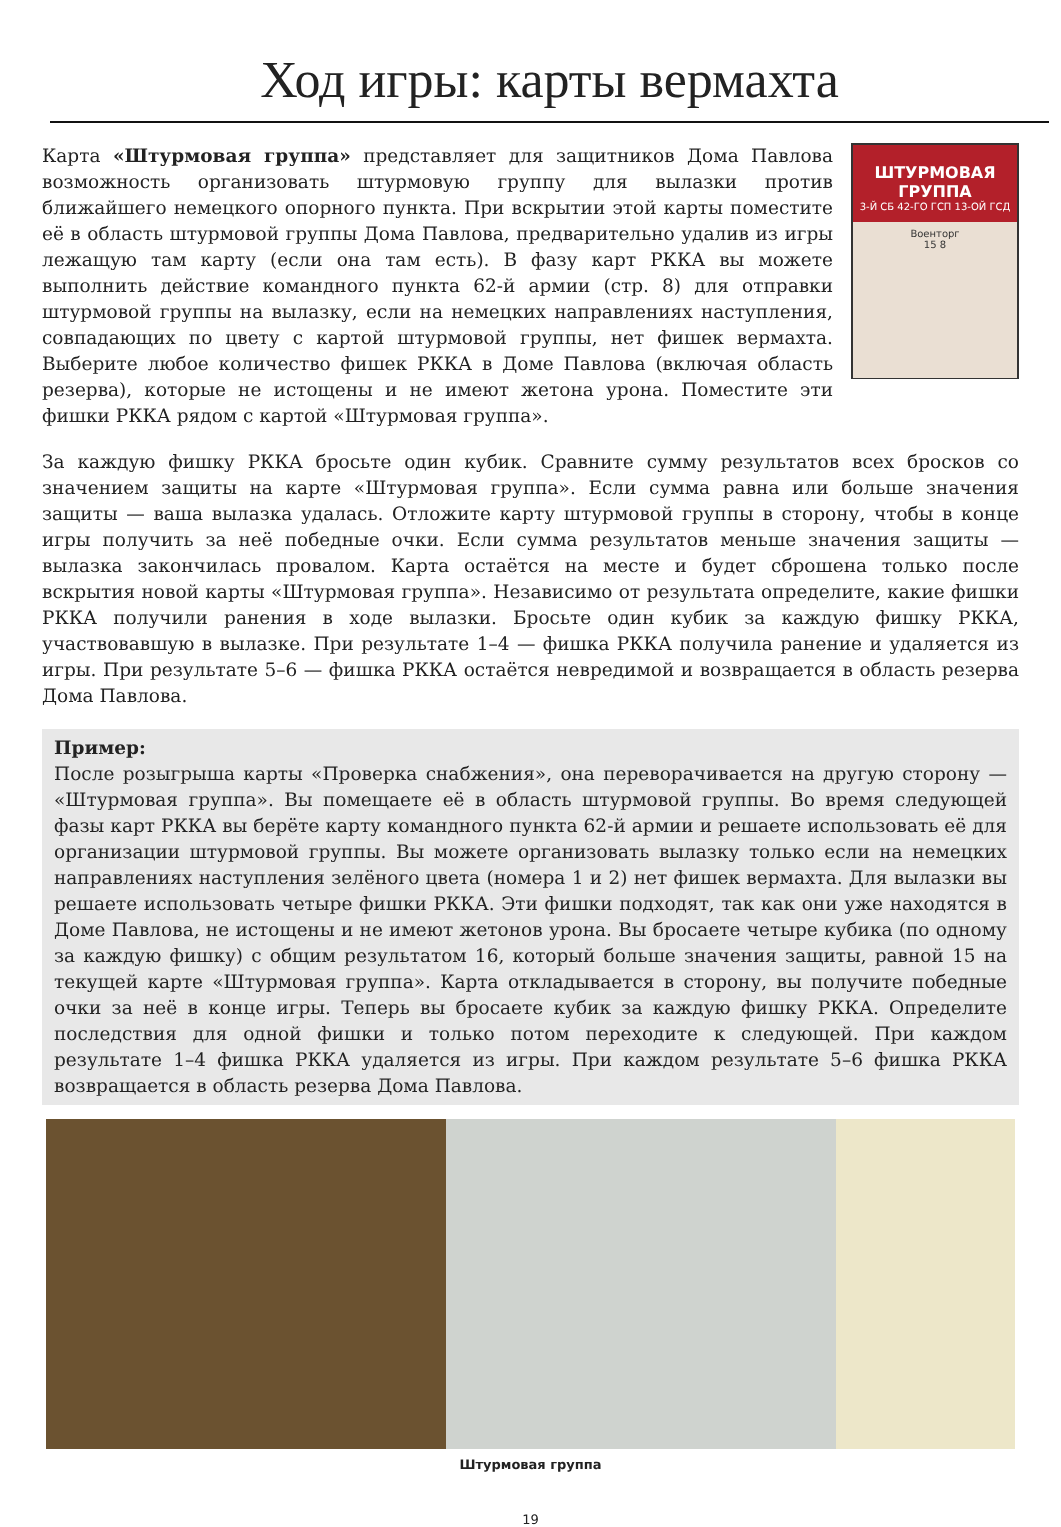Ход игры: карты вермахта
Карта «Штурмовая группа» представляет для защитников Дома Павлова возможность организовать штурмовую группу для вылазки против ближайшего немецкого опорного пункта. При вскрытии этой карты поместите её в область штурмовой группы Дома Павлова, предварительно удалив из игры лежащую там карту (если она там есть). В фазу карт РККА вы можете выполнить действие командного пункта 62-й армии (стр. 8) для отправки штурмовой группы на вылазку, если на немецких направлениях наступления, совпадающих по цвету с картой штурмовой группы, нет фишек вермахта. Выберите любое количество фишек РККА в Доме Павлова (включая область резерва), которые не истощены и не имеют жетона урона. Поместите эти фишки РККА рядом с картой «Штурмовая группа».
ШТУРМОВАЯ ГРУППА
3-Й СБ 42-ГО ГСП 13-ОЙ ГСД
Военторг
15 8
За каждую фишку РККА бросьте один кубик. Сравните сумму результатов всех бросков со значением защиты на карте «Штурмовая группа». Если сумма равна или больше значения защиты — ваша вылазка удалась. Отложите карту штурмовой группы в сторону, чтобы в конце игры получить за неё победные очки. Если сумма результатов меньше значения защиты — вылазка закончилась провалом. Карта остаётся на месте и будет сброшена только после вскрытия новой карты «Штурмовая группа». Независимо от результата определите, какие фишки РККА получили ранения в ходе вылазки. Бросьте один кубик за каждую фишку РККА, участвовавшую в вылазке. При результате 1–4 — фишка РККА получила ранение и удаляется из игры. При результате 5–6 — фишка РККА остаётся невредимой и возвращается в область резерва Дома Павлова.
Пример:
После розыгрыша карты «Проверка снабжения», она переворачивается на другую сторону — «Штурмовая группа». Вы помещаете её в область штурмовой группы. Во время следующей фазы карт РККА вы берёте карту командного пункта 62-й армии и решаете использовать её для организации штурмовой группы. Вы можете организовать вылазку только если на немецких направлениях наступления зелёного цвета (номера 1 и 2) нет фишек вермахта. Для вылазки вы решаете использовать четыре фишки РККА. Эти фишки подходят, так как они уже находятся в Доме Павлова, не истощены и не имеют жетонов урона. Вы бросаете четыре кубика (по одному за каждую фишку) с общим результатом 16, который больше значения защиты, равной 15 на текущей карте «Штурмовая группа». Карта откладывается в сторону, вы получите победные очки за неё в конце игры. Теперь вы бросаете кубик за каждую фишку РККА. Определите последствия для одной фишки и только потом переходите к следующей. При каждом результате 1–4 фишка РККА удаляется из игры. При каждом результате 5–6 фишка РККА возвращается в область резерва Дома Павлова.
Штурмовая группа
19